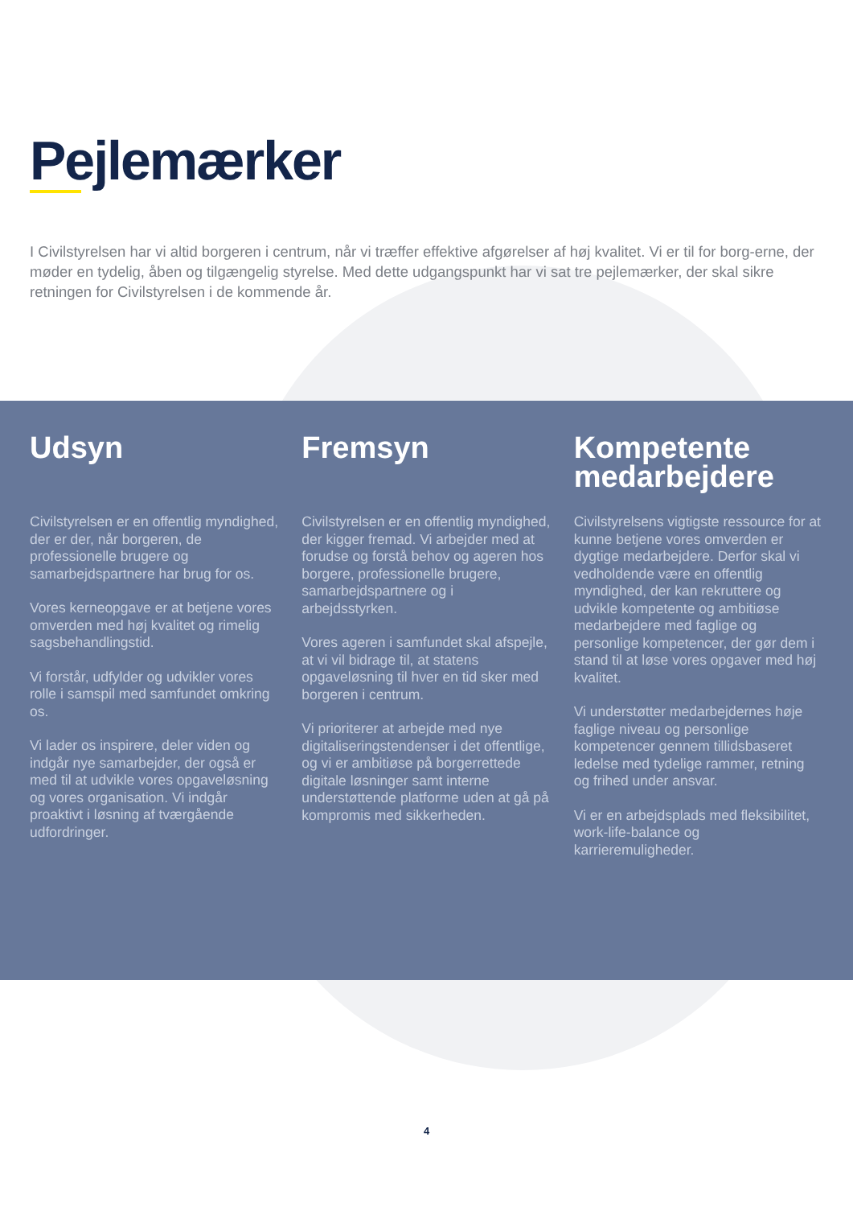Pejlemærker
I Civilstyrelsen har vi altid borgeren i centrum, når vi træffer effektive afgørelser af høj kvalitet. Vi er til for borg-erne, der møder en tydelig, åben og tilgængelig styrelse. Med dette udgangspunkt har vi sat tre pejlemærker, der skal sikre retningen for Civilstyrelsen i de kommende år.
Udsyn
Civilstyrelsen er en offentlig myndighed, der er der, når borgeren, de professionelle brugere og samarbejdspartnere har brug for os.
Vores kerneopgave er at betjene vores omverden med høj kvalitet og rimelig sagsbehandlingstid.
Vi forstår, udfylder og udvikler vores rolle i samspil med samfundet omkring os.
Vi lader os inspirere, deler viden og indgår nye samarbejder, der også er med til at udvikle vores opgaveløsning og vores organisation. Vi indgår proaktivt i løsning af tværgående udfordringer.
Fremsyn
Civilstyrelsen er en offentlig myndighed, der kigger fremad. Vi arbejder med at forudse og forstå behov og ageren hos borgere, professionelle brugere, samarbejdspartnere og i arbejdsstyrken.
Vores ageren i samfundet skal afspejle, at vi vil bidrage til, at statens opgaveløsning til hver en tid sker med borgeren i centrum.
Vi prioriterer at arbejde med nye digitaliseringstendenser i det offentlige, og vi er ambitiøse på borgerrettede digitale løsninger samt interne understøttende platforme uden at gå på kompromis med sikkerheden.
Kompetente medarbejdere
Civilstyrelsens vigtigste ressource for at kunne betjene vores omverden er dygtige medarbejdere. Derfor skal vi vedholdende være en offentlig myndighed, der kan rekruttere og udvikle kompetente og ambitiøse medarbejdere med faglige og personlige kompetencer, der gør dem i stand til at løse vores opgaver med høj kvalitet.
Vi understøtter medarbejdernes høje faglige niveau og personlige kompetencer gennem tillidsbaseret ledelse med tydelige rammer, retning og frihed under ansvar.
Vi er en arbejdsplads med fleksibilitet, work-life-balance og karrieremuligheder.
4